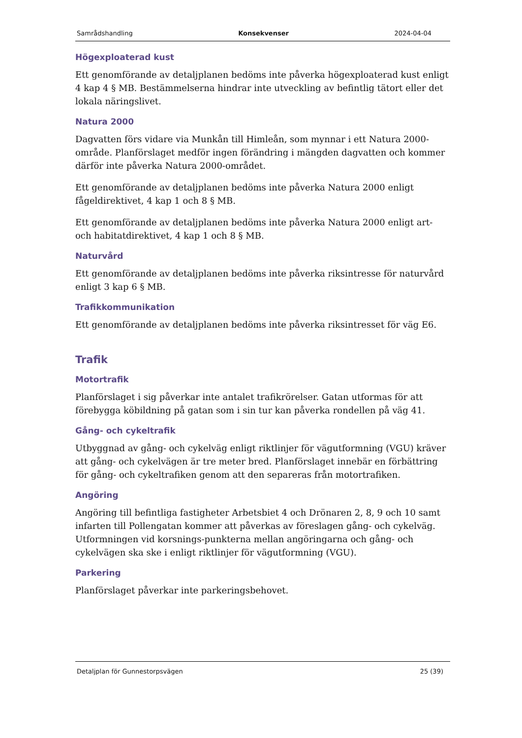Samrådshandling Konsekvenser 2024-04-04
Högexploaterad kust
Ett genomförande av detaljplanen bedöms inte påverka högexploaterad kust enligt 4 kap 4 § MB. Bestämmelserna hindrar inte utveckling av befintlig tätort eller det lokala näringslivet.
Natura 2000
Dagvatten förs vidare via Munkån till Himleån, som mynnar i ett Natura 2000-område. Planförslaget medför ingen förändring i mängden dagvatten och kommer därför inte påverka Natura 2000-området.
Ett genomförande av detaljplanen bedöms inte påverka Natura 2000 enligt fågeldirektivet, 4 kap 1 och 8 § MB.
Ett genomförande av detaljplanen bedöms inte påverka Natura 2000 enligt art- och habitatdirektivet, 4 kap 1 och 8 § MB.
Naturvård
Ett genomförande av detaljplanen bedöms inte påverka riksintresse för naturvård enligt 3 kap 6 § MB.
Trafikkommunikation
Ett genomförande av detaljplanen bedöms inte påverka riksintresset för väg E6.
Trafik
Motortrafik
Planförslaget i sig påverkar inte antalet trafikrörelser. Gatan utformas för att förebygga köbildning på gatan som i sin tur kan påverka rondellen på väg 41.
Gång- och cykeltrafik
Utbyggnad av gång- och cykelväg enligt riktlinjer för vägutformning (VGU) kräver att gång- och cykelvägen är tre meter bred. Planförslaget innebär en förbättring för gång- och cykeltrafiken genom att den separeras från motortrafiken.
Angöring
Angöring till befintliga fastigheter Arbetsbiet 4 och Drönaren 2, 8, 9 och 10 samt infarten till Pollengatan kommer att påverkas av föreslagen gång- och cykelväg. Utformningen vid korsnings-punkterna mellan angöringarna och gång- och cykelvägen ska ske i enligt riktlinjer för vägutformning (VGU).
Parkering
Planförslaget påverkar inte parkeringsbehovet.
Detaljplan för Gunnestorpsvägen 25 (39)